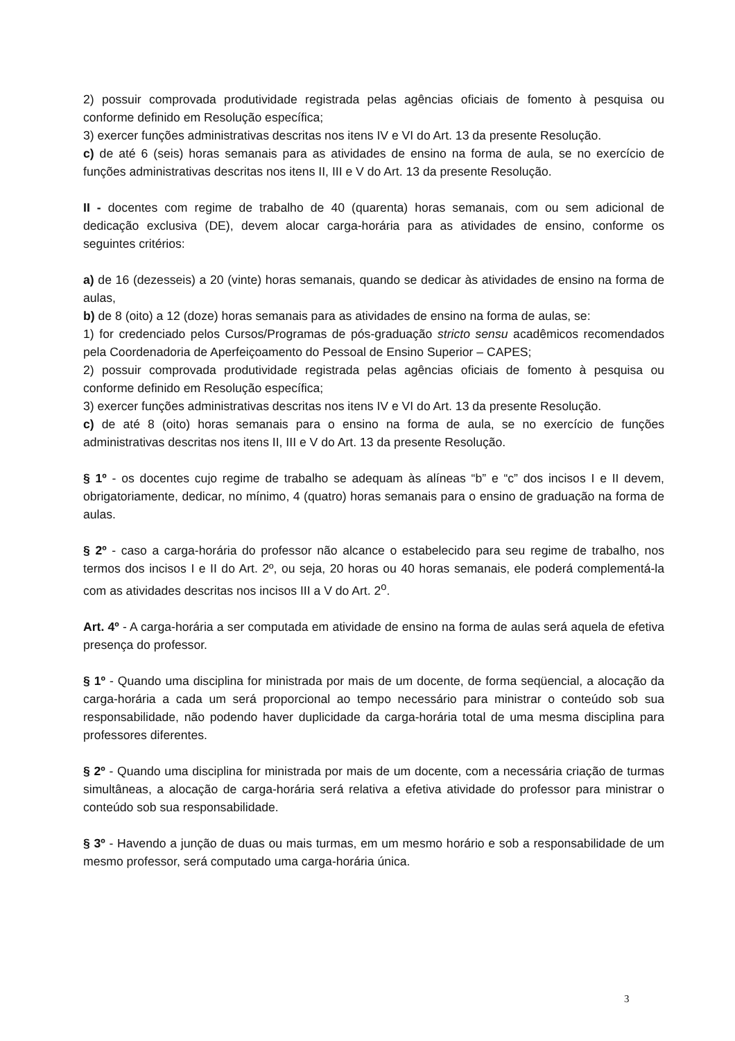2) possuir comprovada produtividade registrada pelas agências oficiais de fomento à pesquisa ou conforme definido em Resolução específica;
3) exercer funções administrativas descritas nos itens IV e VI do Art. 13 da presente Resolução.
c) de até 6 (seis) horas semanais para as atividades de ensino na forma de aula, se no exercício de funções administrativas descritas nos itens II, III e V do Art. 13 da presente Resolução.
II - docentes com regime de trabalho de 40 (quarenta) horas semanais, com ou sem adicional de dedicação exclusiva (DE), devem alocar carga-horária para as atividades de ensino, conforme os seguintes critérios:
a) de 16 (dezesseis) a 20 (vinte) horas semanais, quando se dedicar às atividades de ensino na forma de aulas,
b) de 8 (oito) a 12 (doze) horas semanais para as atividades de ensino na forma de aulas, se:
1) for credenciado pelos Cursos/Programas de pós-graduação stricto sensu acadêmicos recomendados pela Coordenadoria de Aperfeiçoamento do Pessoal de Ensino Superior – CAPES;
2) possuir comprovada produtividade registrada pelas agências oficiais de fomento à pesquisa ou conforme definido em Resolução específica;
3) exercer funções administrativas descritas nos itens IV e VI do Art. 13 da presente Resolução.
c) de até 8 (oito) horas semanais para o ensino na forma de aula, se no exercício de funções administrativas descritas nos itens II, III e V do Art. 13 da presente Resolução.
§ 1º - os docentes cujo regime de trabalho se adequam às alíneas “b” e “c” dos incisos I e II devem, obrigatoriamente, dedicar, no mínimo, 4 (quatro) horas semanais para o ensino de graduação na forma de aulas.
§ 2º - caso a carga-horária do professor não alcance o estabelecido para seu regime de trabalho, nos termos dos incisos I e II do Art. 2º, ou seja, 20 horas ou 40 horas semanais, ele poderá complementá-la com as atividades descritas nos incisos III a V do Art. 2<sup>o</sup>.
Art. 4º - A carga-horária a ser computada em atividade de ensino na forma de aulas será aquela de efetiva presença do professor.
§ 1º - Quando uma disciplina for ministrada por mais de um docente, de forma seqüencial, a alocação da carga-horária a cada um será proporcional ao tempo necessário para ministrar o conteúdo sob sua responsabilidade, não podendo haver duplicidade da carga-horária total de uma mesma disciplina para professores diferentes.
§ 2º - Quando uma disciplina for ministrada por mais de um docente, com a necessária criação de turmas simultâneas, a alocação de carga-horária será relativa a efetiva atividade do professor para ministrar o conteúdo sob sua responsabilidade.
§ 3º - Havendo a junção de duas ou mais turmas, em um mesmo horário e sob a responsabilidade de um mesmo professor, será computado uma carga-horária única.
3